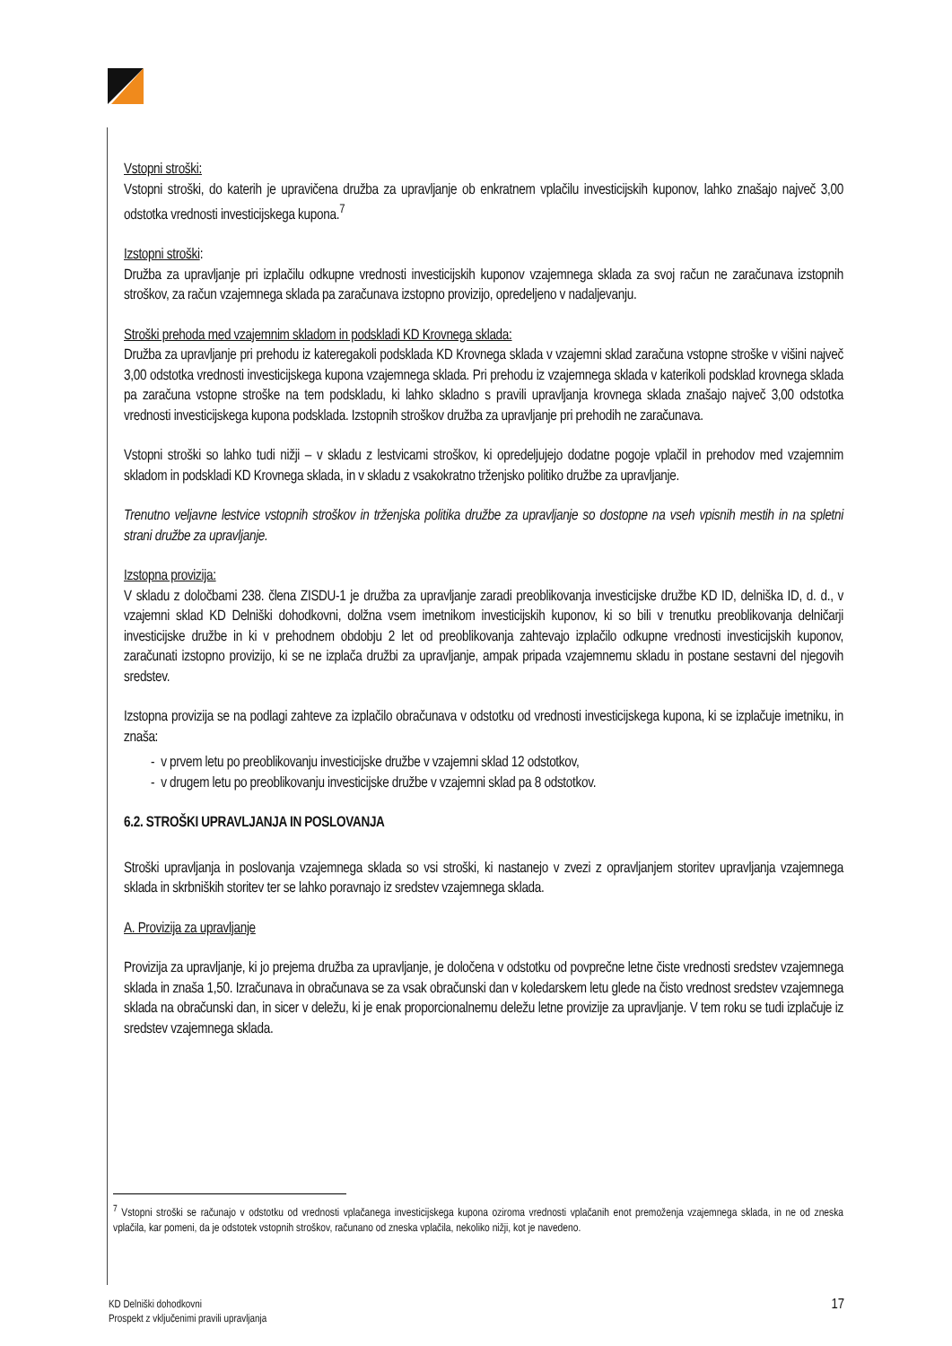Vstopni stroški:
Vstopni stroški, do katerih je upravičena družba za upravljanje ob enkratnem vplačilu investicijskih kuponov, lahko znašajo največ 3,00 odstotka vrednosti investicijskega kupona.<sup>7</sup>
Izstopni stroški:
Družba za upravljanje pri izplačilu odkupne vrednosti investicijskih kuponov vzajemnega sklada za svoj račun ne zaračunava izstopnih stroškov, za račun vzajemnega sklada pa zaračunava izstopno provizijo, opredeljeno v nadaljevanju.
Stroški prehoda med vzajemnim skladom in podskladi KD Krovnega sklada:
Družba za upravljanje pri prehodu iz kateregakoli podsklada KD Krovnega sklada v vzajemni sklad zaračuna vstopne stroške v višini največ 3,00 odstotka vrednosti investicijskega kupona vzajemnega sklada. Pri prehodu iz vzajemnega sklada v katerikoli podsklad krovnega sklada pa zaračuna vstopne stroške na tem podskladu, ki lahko skladno s pravili upravljanja krovnega sklada znašajo največ 3,00 odstotka vrednosti investicijskega kupona podsklada. Izstopnih stroškov družba za upravljanje pri prehodih ne zaračunava.
Vstopni stroški so lahko tudi nižji – v skladu z lestvicami stroškov, ki opredeljujejo dodatne pogoje vplačil in prehodov med vzajemnim skladom in podskladi KD Krovnega sklada, in v skladu z vsakokratno trženjsko politiko družbe za upravljanje.
Trenutno veljavne lestvice vstopnih stroškov in trženjska politika družbe za upravljanje so dostopne na vseh vpisnih mestih in na spletni strani družbe za upravljanje.
Izstopna provizija:
V skladu z določbami 238. člena ZISDU-1 je družba za upravljanje zaradi preoblikovanja investicijske družbe KD ID, delniška ID, d. d., v vzajemni sklad KD Delniški dohodkovni, dolžna vsem imetnikom investicijskih kuponov, ki so bili v trenutku preoblikovanja delničarji investicijske družbe in ki v prehodnem obdobju 2 let od preoblikovanja zahtevajo izplačilo odkupne vrednosti investicijskih kuponov, zaračunati izstopno provizijo, ki se ne izplača družbi za upravljanje, ampak pripada vzajemnemu skladu in postane sestavni del njegovih sredstev.
Izstopna provizija se na podlagi zahteve za izplačilo obračunava v odstotku od vrednosti investicijskega kupona, ki se izplačuje imetniku, in znaša:
- v prvem letu po preoblikovanju investicijske družbe v vzajemni sklad 12 odstotkov,
- v drugem letu po preoblikovanju investicijske družbe v vzajemni sklad pa 8 odstotkov.
6.2. STROŠKI UPRAVLJANJA IN POSLOVANJA
Stroški upravljanja in poslovanja vzajemnega sklada so vsi stroški, ki nastanejo v zvezi z opravljanjem storitev upravljanja vzajemnega sklada in skrbniških storitev ter se lahko poravnajo iz sredstev vzajemnega sklada.
A. Provizija za upravljanje
Provizija za upravljanje, ki jo prejema družba za upravljanje, je določena v odstotku od povprečne letne čiste vrednosti sredstev vzajemnega sklada in znaša 1,50. Izračunava in obračunava se za vsak obračunski dan v koledarskem letu glede na čisto vrednost sredstev vzajemnega sklada na obračunski dan, in sicer v deležu, ki je enak proporcionalnemu deležu letne provizije za upravljanje. V tem roku se tudi izplačuje iz sredstev vzajemnega sklada.
<sup>7</sup> Vstopni stroški se računajo v odstotku od vrednosti vplačanega investicijskega kupona oziroma vrednosti vplačanih enot premoženja vzajemnega sklada, in ne od zneska vplačila, kar pomeni, da je odstotek vstopnih stroškov, računano od zneska vplačila, nekoliko nižji, kot je navedeno.
KD Delniški dohodkovni
Prospekt z vključenimi pravili upravljanja
17